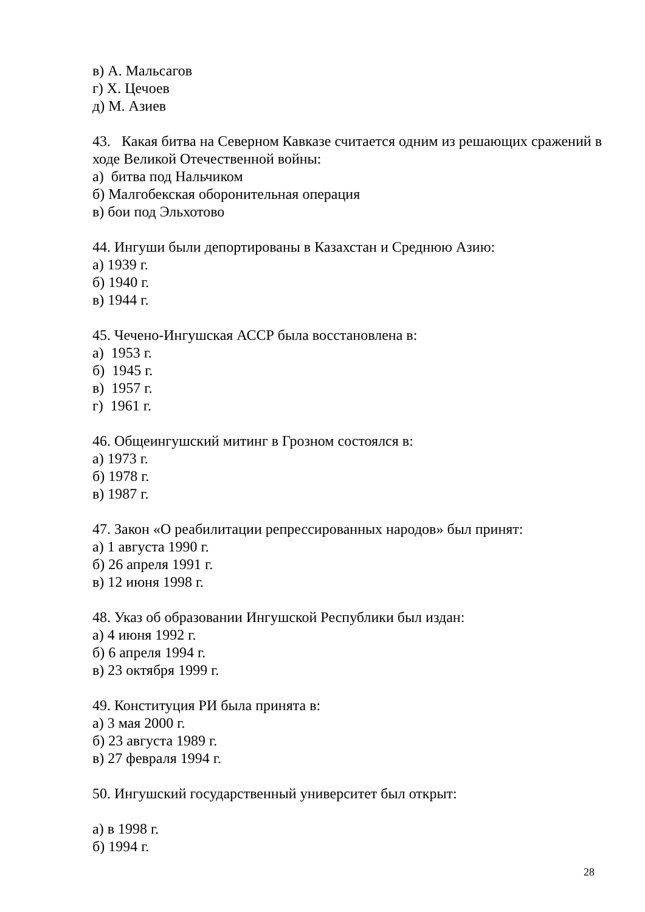в) А. Мальсагов
г) Х. Цечоев
д) М. Азиев
43. Какая битва на Северном Кавказе считается одним из решающих сражений в ходе Великой Отечественной войны:
а) битва под Нальчиком
б) Малгобекская оборонительная операция
в) бои под Эльхотово
44. Ингуши были депортированы в Казахстан и Среднюю Азию:
а) 1939 г.
б) 1940 г.
в) 1944 г.
45. Чечено-Ингушская АССР была восстановлена в:
а) 1953 г.
б) 1945 г.
в) 1957 г.
г) 1961 г.
46. Общеингушский митинг в Грозном состоялся в:
а) 1973 г.
б) 1978 г.
в) 1987 г.
47. Закон «О реабилитации репрессированных народов» был принят:
а) 1 августа 1990 г.
б) 26 апреля 1991 г.
в) 12 июня 1998 г.
48. Указ об образовании Ингушской Республики был издан:
а) 4 июня 1992 г.
б) 6 апреля 1994 г.
в) 23 октября 1999 г.
49. Конституция РИ была принята в:
а) 3 мая 2000 г.
б) 23 августа 1989 г.
в) 27 февраля 1994 г.
50. Ингушский государственный университет был открыт:
а) в 1998 г.
б) 1994 г.
28